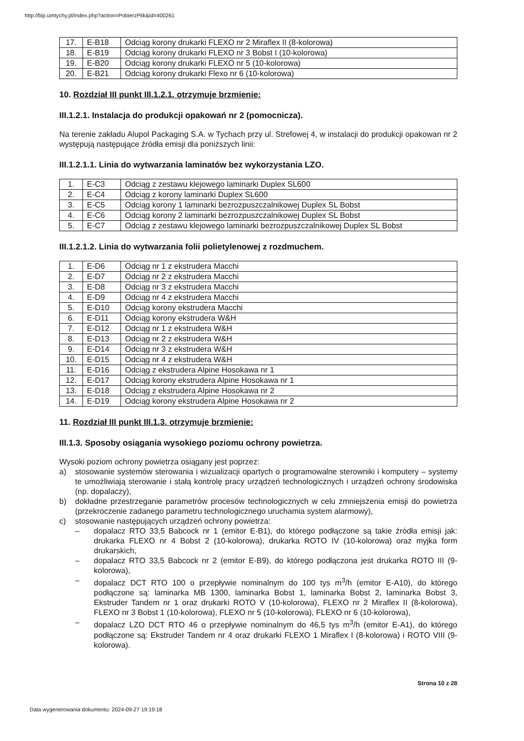http://bip.umtychy.pl/index.php?action=PobierzPlik&id=400261
| 17. | E-B18 | Odciąg korony drukarki FLEXO nr 2 Miraflex II (8-kolorowa) |
| 18. | E-B19 | Odciąg korony drukarki FLEXO nr 3 Bobst I (10-kolorowa) |
| 19. | E-B20 | Odciąg korony drukarki FLEXO nr 5 (10-kolorowa) |
| 20. | E-B21 | Odciąg korony drukarki Flexo nr 6 (10-kolorowa) |
10. Rozdział III punkt III.1.2.1. otrzymuje brzmienie:
III.1.2.1. Instalacja do produkcji opakowań nr 2 (pomocnicza).
Na terenie zakładu Alupol Packaging S.A. w Tychach przy ul. Strefowej 4, w instalacji do produkcji opakowan nr 2 występują następujące źródła emisji dla poniższych linii:
III.1.2.1.1. Linia do wytwarzania laminatów bez wykorzystania LZO.
| 1. | E-C3 | Odciąg z zestawu klejowego laminarki Duplex SL600 |
| 2. | E-C4 | Odciąg z korony laminarki Duplex SL600 |
| 3. | E-C5 | Odciąg korony 1 laminarki bezrozpuszczalnikowej Duplex SL Bobst |
| 4. | E-C6 | Odciąg korony 2 laminarki bezrozpuszczalnikowej Duplex SL Bobst |
| 5. | E-C7 | Odciąg z zestawu klejowego laminarki bezrozpuszczalnikowej Duplex SL Bobst |
III.1.2.1.2. Linia do wytwarzania folii polietylenowej z rozdmuchem.
| 1. | E-D6 | Odciąg nr 1 z ekstrudera Macchi |
| 2. | E-D7 | Odciąg nr 2 z ekstrudera Macchi |
| 3. | E-D8 | Odciąg nr 3 z ekstrudera Macchi |
| 4. | E-D9 | Odciąg nr 4 z ekstrudera Macchi |
| 5. | E-D10 | Odciąg korony ekstrudera Macchi |
| 6. | E-D11 | Odciąg korony ekstrudera W&H |
| 7. | E-D12 | Odciąg nr 1 z ekstrudera W&H |
| 8. | E-D13 | Odciąg nr 2 z ekstrudera W&H |
| 9. | E-D14 | Odciąg nr 3 z ekstrudera W&H |
| 10. | E-D15 | Odciąg nr 4 z ekstrudera W&H |
| 11. | E-D16 | Odciąg z ekstrudera Alpine Hosokawa nr 1 |
| 12. | E-D17 | Odciąg korony ekstrudera Alpine Hosokawa nr 1 |
| 13. | E-D18 | Odciąg z ekstrudera Alpine Hosokawa nr 2 |
| 14. | E-D19 | Odciąg korony ekstrudera Alpine Hosokawa nr 2 |
11. Rozdział III punkt III.1.3. otrzymuje brzmienie:
III.1.3. Sposoby osiągania wysokiego poziomu ochrony powietrza.
Wysoki poziom ochrony powietrza osiągany jest poprzez:
a) stosowanie systemów sterowania i wizualizacji opartych o programowalne sterowniki i komputery – systemy te umożliwiają sterowanie i stałą kontrolę pracy urządzeń technologicznych i urządzeń ochrony środowiska (np. dopalaczy),
b) dokładne przestrzeganie parametrów procesów technologicznych w celu zmniejszenia emisji do powietrza (przekroczenie zadanego parametru technologicznego uruchamia system alarmowy),
c) stosowanie następujących urządzeń ochrony powietrza:
– dopalacz RTO 33,5 Babcock nr 1 (emitor E-B1), do którego podłączone są takie źródła emisji jak: drukarka FLEXO nr 4 Bobst 2 (10-kolorowa), drukarka ROTO IV (10-kolorowa) oraz myjka form drukarskich,
– dopalacz RTO 33,5 Babcock nr 2 (emitor E-B9), do którego podłączona jest drukarka ROTO III (9-kolorowa),
– dopalacz DCT RTO 100 o przepływie nominalnym do 100 tys m<sup>3</sup>/h (emitor E-A10), do którego podłączone są: laminarka MB 1300, laminarka Bobst 1, laminarka Bobst 2, laminarka Bobst 3, Ekstruder Tandem nr 1 oraz drukarki ROTO V (10-kolorowa), FLEXO nr 2 Miraflex II (8-kolorowa), FLEXO nr 3 Bobst 1 (10-kolorowa), FLEXO nr 5 (10-kolorowa), FLEXO nr 6 (10-kolorowa),
– dopalacz LZO DCT RTO 46 o przepływie nominalnym do 46,5 tys m<sup>3</sup>/h (emitor E-A1), do którego podłączone są: Ekstruder Tandem nr 4 oraz drukarki FLEXO 1 Miraflex I (8-kolorowa) i ROTO VIII (9-kolorowa).
Strona 10 z 28
Data wygenerowania dokumentu: 2024-09-27 19:19:18